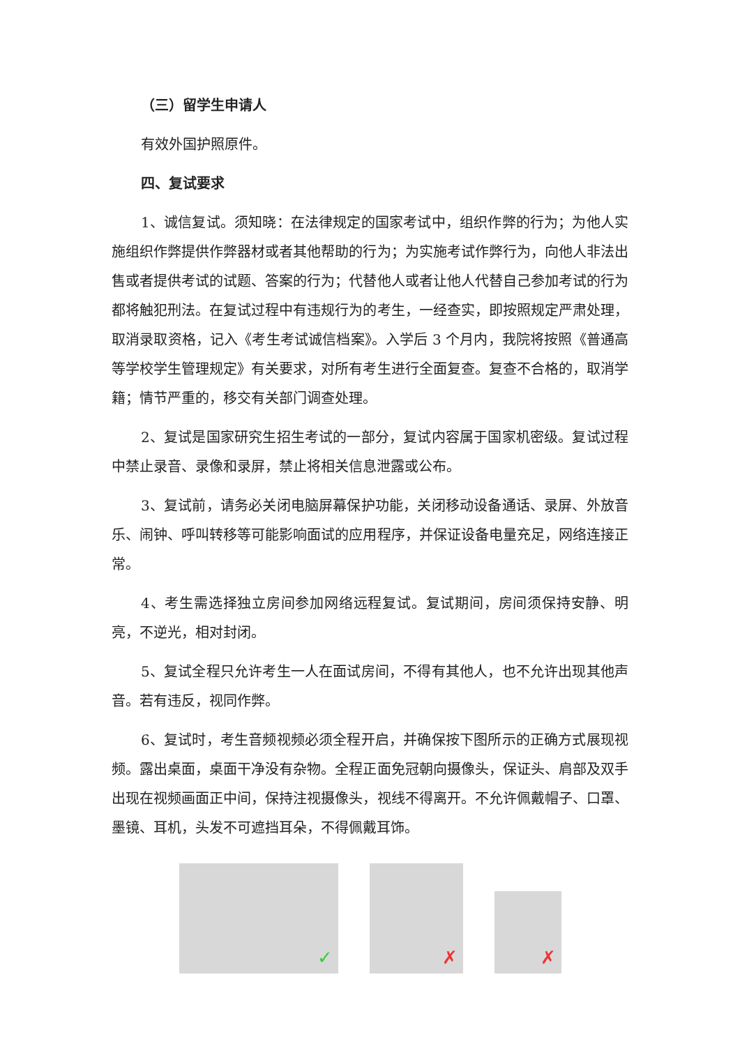（三）留学生申请人
有效外国护照原件。
四、复试要求
1、诚信复试。须知晓：在法律规定的国家考试中，组织作弊的行为；为他人实施组织作弊提供作弊器材或者其他帮助的行为；为实施考试作弊行为，向他人非法出售或者提供考试的试题、答案的行为；代替他人或者让他人代替自己参加考试的行为都将触犯刑法。在复试过程中有违规行为的考生，一经查实，即按照规定严肃处理，取消录取资格，记入《考生考试诚信档案》。入学后 3 个月内，我院将按照《普通高等学校学生管理规定》有关要求，对所有考生进行全面复查。复查不合格的，取消学籍；情节严重的，移交有关部门调查处理。
2、复试是国家研究生招生考试的一部分，复试内容属于国家机密级。复试过程中禁止录音、录像和录屏，禁止将相关信息泄露或公布。
3、复试前，请务必关闭电脑屏幕保护功能，关闭移动设备通话、录屏、外放音乐、闹钟、呼叫转移等可能影响面试的应用程序，并保证设备电量充足，网络连接正常。
4、考生需选择独立房间参加网络远程复试。复试期间，房间须保持安静、明亮，不逆光，相对封闭。
5、复试全程只允许考生一人在面试房间，不得有其他人，也不允许出现其他声音。若有违反，视同作弊。
6、复试时，考生音频视频必须全程开启，并确保按下图所示的正确方式展现视频。露出桌面，桌面干净没有杂物。全程正面免冠朝向摄像头，保证头、肩部及双手出现在视频画面正中间，保持注视摄像头，视线不得离开。不允许佩戴帽子、口罩、墨镜、耳机，头发不可遮挡耳朵，不得佩戴耳饰。
✓
✗
✗